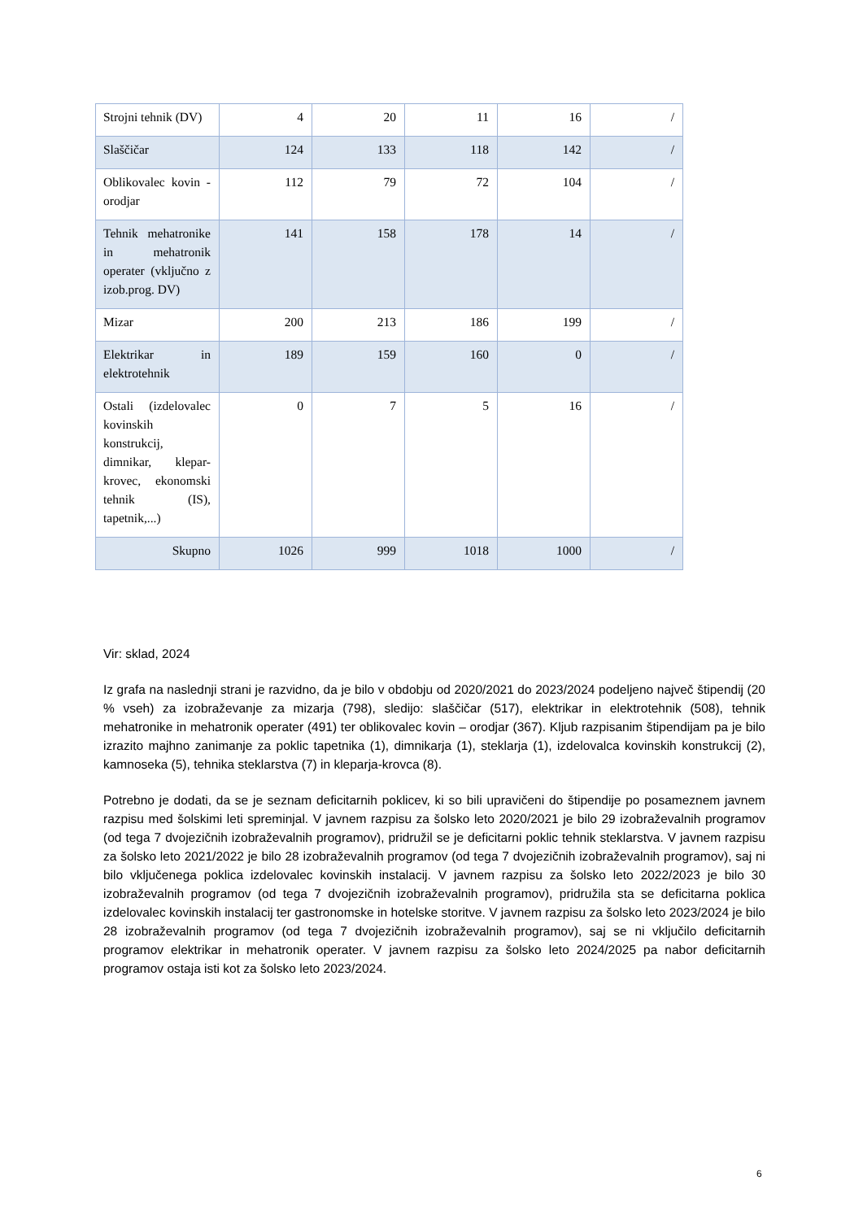| Strojni tehnik (DV) | 4 | 20 | 11 | 16 | / |
| Slaščičar | 124 | 133 | 118 | 142 | / |
| Oblikovalec kovin - orodjar | 112 | 79 | 72 | 104 | / |
| Tehnik mehatronike in mehatronik operater (vključno z izob.prog. DV) | 141 | 158 | 178 | 14 | / |
| Mizar | 200 | 213 | 186 | 199 | / |
| Elektrikar in elektrotehnik | 189 | 159 | 160 | 0 | / |
| Ostali (izdelovalec kovinskih konstrukcij, dimnikar, klepar-krovec, ekonomski tehnik (IS), tapetnik,...) | 0 | 7 | 5 | 16 | / |
| Skupno | 1026 | 999 | 1018 | 1000 | / |
Vir: sklad, 2024
Iz grafa na naslednji strani je razvidno, da je bilo v obdobju od 2020/2021 do 2023/2024 podeljeno največ štipendij (20 % vseh) za izobraževanje za mizarja (798), sledijo: slaščičar (517), elektrikar in elektrotehnik (508), tehnik mehatronike in mehatronik operater (491) ter oblikovalec kovin – orodjar (367). Kljub razpisanim štipendijam pa je bilo izrazito majhno zanimanje za poklic tapetnika (1), dimnikarja (1), steklarja (1), izdelovalca kovinskih konstrukcij (2), kamnoseka (5), tehnika steklarstva (7) in kleparja-krovca (8).
Potrebno je dodati, da se je seznam deficitarnih poklicev, ki so bili upravičeni do štipendije po posameznem javnem razpisu med šolskimi leti spreminjal. V javnem razpisu za šolsko leto 2020/2021 je bilo 29 izobraževalnih programov (od tega 7 dvojezičnih izobraževalnih programov), pridružil se je deficitarni poklic tehnik steklarstva. V javnem razpisu za šolsko leto 2021/2022 je bilo 28 izobraževalnih programov (od tega 7 dvojezičnih izobraževalnih programov), saj ni bilo vključenega poklica izdelovalec kovinskih instalacij. V javnem razpisu za šolsko leto 2022/2023 je bilo 30 izobraževalnih programov (od tega 7 dvojezičnih izobraževalnih programov), pridružila sta se deficitarna poklica izdelovalec kovinskih instalacij ter gastronomske in hotelske storitve. V javnem razpisu za šolsko leto 2023/2024 je bilo 28 izobraževalnih programov (od tega 7 dvojezičnih izobraževalnih programov), saj se ni vključilo deficitarnih programov elektrikar in mehatronik operater. V javnem razpisu za šolsko leto 2024/2025 pa nabor deficitarnih programov ostaja isti kot za šolsko leto 2023/2024.
6